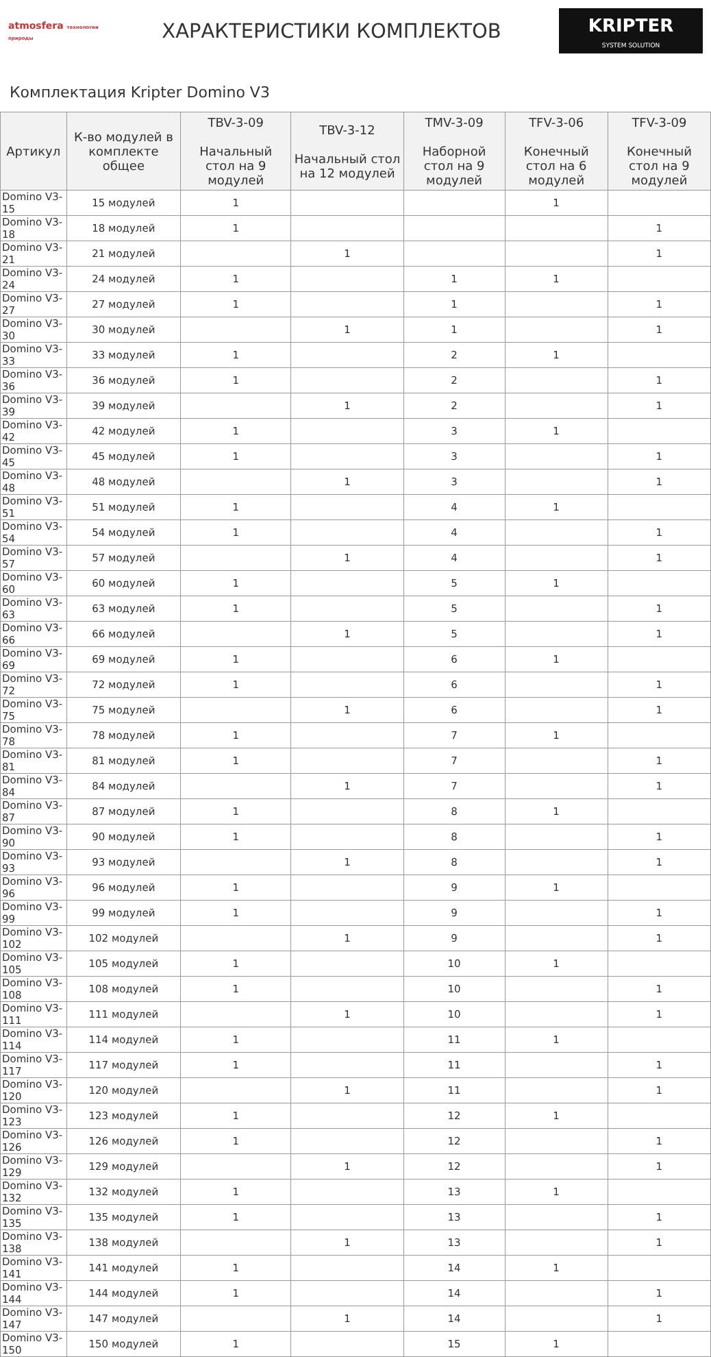atmosfera технологии природы
ХАРАКТЕРИСТИКИ КОМПЛЕКТОВ
KRIPTER
SYSTEM SOLUTION
Комплектация Kripter Domino V3
| Артикул | К-во модулей в комплекте общее | TBV-3-09 Начальный стол на 9 модулей | TBV-3-12 Начальный стол на 12 модулей | TMV-3-09 Наборной стол на 9 модулей | TFV-3-06 Конечный стол на 6 модулей | TFV-3-09 Конечный стол на 9 модулей |
| --- | --- | --- | --- | --- | --- | --- |
| Domino V3-15 | 15 модулей | 1 | | | 1 | |
| Domino V3-18 | 18 модулей | 1 | | | | 1 |
| Domino V3-21 | 21 модулей | | 1 | | | 1 |
| Domino V3-24 | 24 модулей | 1 | | 1 | 1 | |
| Domino V3-27 | 27 модулей | 1 | | 1 | | 1 |
| Domino V3-30 | 30 модулей | | 1 | 1 | | 1 |
| Domino V3-33 | 33 модулей | 1 | | 2 | 1 | |
| Domino V3-36 | 36 модулей | 1 | | 2 | | 1 |
| Domino V3-39 | 39 модулей | | 1 | 2 | | 1 |
| Domino V3-42 | 42 модулей | 1 | | 3 | 1 | |
| Domino V3-45 | 45 модулей | 1 | | 3 | | 1 |
| Domino V3-48 | 48 модулей | | 1 | 3 | | 1 |
| Domino V3-51 | 51 модулей | 1 | | 4 | 1 | |
| Domino V3-54 | 54 модулей | 1 | | 4 | | 1 |
| Domino V3-57 | 57 модулей | | 1 | 4 | | 1 |
| Domino V3-60 | 60 модулей | 1 | | 5 | 1 | |
| Domino V3-63 | 63 модулей | 1 | | 5 | | 1 |
| Domino V3-66 | 66 модулей | | 1 | 5 | | 1 |
| Domino V3-69 | 69 модулей | 1 | | 6 | 1 | |
| Domino V3-72 | 72 модулей | 1 | | 6 | | 1 |
| Domino V3-75 | 75 модулей | | 1 | 6 | | 1 |
| Domino V3-78 | 78 модулей | 1 | | 7 | 1 | |
| Domino V3-81 | 81 модулей | 1 | | 7 | | 1 |
| Domino V3-84 | 84 модулей | | 1 | 7 | | 1 |
| Domino V3-87 | 87 модулей | 1 | | 8 | 1 | |
| Domino V3-90 | 90 модулей | 1 | | 8 | | 1 |
| Domino V3-93 | 93 модулей | | 1 | 8 | | 1 |
| Domino V3-96 | 96 модулей | 1 | | 9 | 1 | |
| Domino V3-99 | 99 модулей | 1 | | 9 | | 1 |
| Domino V3-102 | 102 модулей | | 1 | 9 | | 1 |
| Domino V3-105 | 105 модулей | 1 | | 10 | 1 | |
| Domino V3-108 | 108 модулей | 1 | | 10 | | 1 |
| Domino V3-111 | 111 модулей | | 1 | 10 | | 1 |
| Domino V3-114 | 114 модулей | 1 | | 11 | 1 | |
| Domino V3-117 | 117 модулей | 1 | | 11 | | 1 |
| Domino V3-120 | 120 модулей | | 1 | 11 | | 1 |
| Domino V3-123 | 123 модулей | 1 | | 12 | 1 | |
| Domino V3-126 | 126 модулей | 1 | | 12 | | 1 |
| Domino V3-129 | 129 модулей | | 1 | 12 | | 1 |
| Domino V3-132 | 132 модулей | 1 | | 13 | 1 | |
| Domino V3-135 | 135 модулей | 1 | | 13 | | 1 |
| Domino V3-138 | 138 модулей | | 1 | 13 | | 1 |
| Domino V3-141 | 141 модулей | 1 | | 14 | 1 | |
| Domino V3-144 | 144 модулей | 1 | | 14 | | 1 |
| Domino V3-147 | 147 модулей | | 1 | 14 | | 1 |
| Domino V3-150 | 150 модулей | 1 | | 15 | 1 | |